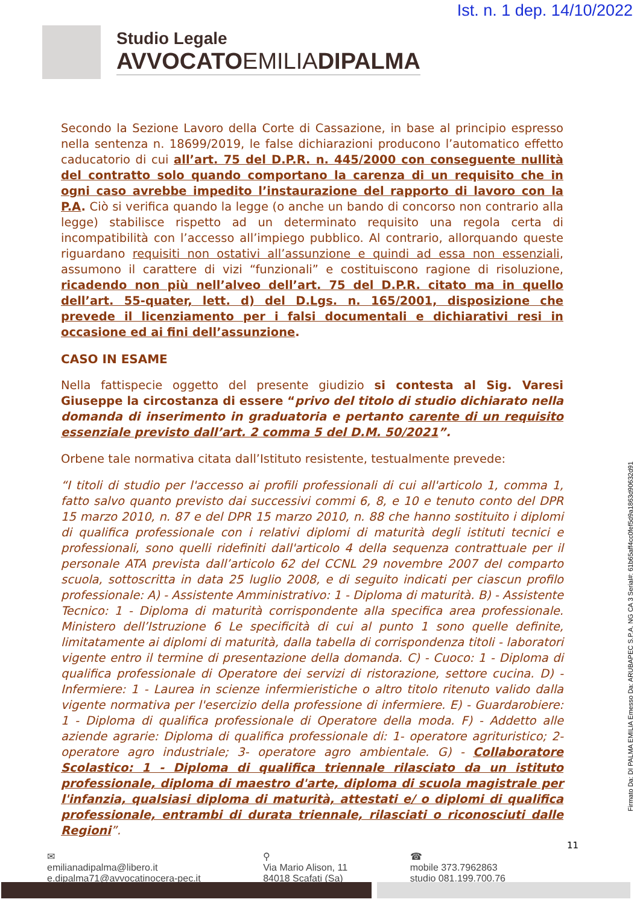Ist. n. 1 dep. 14/10/2022
Studio Legale
AVVOCATOEMILIADIPALMA
Secondo la Sezione Lavoro della Corte di Cassazione, in base al principio espresso nella sentenza n. 18699/2019, le false dichiarazioni producono l’automatico effetto caducatorio di cui all’art. 75 del D.P.R. n. 445/2000 con conseguente nullità del contratto solo quando comportano la carenza di un requisito che in ogni caso avrebbe impedito l’instaurazione del rapporto di lavoro con la P.A. Ciò si verifica quando la legge (o anche un bando di concorso non contrario alla legge) stabilisce rispetto ad un determinato requisito una regola certa di incompatibilità con l’accesso all’impiego pubblico. Al contrario, allorquando queste riguardano requisiti non ostativi all’assunzione e quindi ad essa non essenziali, assumono il carattere di vizi “funzionali” e costituiscono ragione di risoluzione, ricadendo non più nell’alveo dell’art. 75 del D.P.R. citato ma in quello dell’art. 55-quater, lett. d) del D.Lgs. n. 165/2001, disposizione che prevede il licenziamento per i falsi documentali e dichiarativi resi in occasione ed ai fini dell’assunzione.
CASO IN ESAME
Nella fattispecie oggetto del presente giudizio si contesta al Sig. Varesi Giuseppe la circostanza di essere “privo del titolo di studio dichiarato nella domanda di inserimento in graduatoria e pertanto carente di un requisito essenziale previsto dall’art. 2 comma 5 del D.M. 50/2021”.
Orbene tale normativa citata dall’Istituto resistente, testualmente prevede:
“I titoli di studio per l'accesso ai profili professionali di cui all'articolo 1, comma 1, fatto salvo quanto previsto dai successivi commi 6, 8, e 10 e tenuto conto del DPR 15 marzo 2010, n. 87 e del DPR 15 marzo 2010, n. 88 che hanno sostituito i diplomi di qualifica professionale con i relativi diplomi di maturità degli istituti tecnici e professionali, sono quelli ridefiniti dall'articolo 4 della sequenza contrattuale per il personale ATA prevista dall’articolo 62 del CCNL 29 novembre 2007 del comparto scuola, sottoscritta in data 25 luglio 2008, e di seguito indicati per ciascun profilo professionale: A) - Assistente Amministrativo: 1 - Diploma di maturità. B) - Assistente Tecnico: 1 - Diploma di maturità corrispondente alla specifica area professionale. Ministero dell’Istruzione 6 Le specificità di cui al punto 1 sono quelle definite, limitatamente ai diplomi di maturità, dalla tabella di corrispondenza titoli - laboratori vigente entro il termine di presentazione della domanda. C) - Cuoco: 1 - Diploma di qualifica professionale di Operatore dei servizi di ristorazione, settore cucina. D) - Infermiere: 1 - Laurea in scienze infermieristiche o altro titolo ritenuto valido dalla vigente normativa per l'esercizio della professione di infermiere. E) - Guardarobiere: 1 - Diploma di qualifica professionale di Operatore della moda. F) - Addetto alle aziende agrarie: Diploma di qualifica professionale di: 1- operatore agrituristico; 2- operatore agro industriale; 3- operatore agro ambientale. G) - Collaboratore Scolastico: 1 - Diploma di qualifica triennale rilasciato da un istituto professionale, diploma di maestro d'arte, diploma di scuola magistrale per l'infanzia, qualsiasi diploma di maturità, attestati e/ o diplomi di qualifica professionale, entrambi di durata triennale, rilasciati o riconosciuti dalle Regioni”.
Firmato Da: DI PALMA EMILIA Emesso Da: ARUBAPEC S.P.A. NG CA 3 Serial#: 61b65aff4cc0fef5d9a1863d90632d91
11
✉
emilianadipalma@libero.it
e.dipalma71@avvocatinocera-pec.it
⚲
Via Mario Alison, 11
84018 Scafati (Sa)
☎
mobile 373.7962863
studio 081.199.700.76